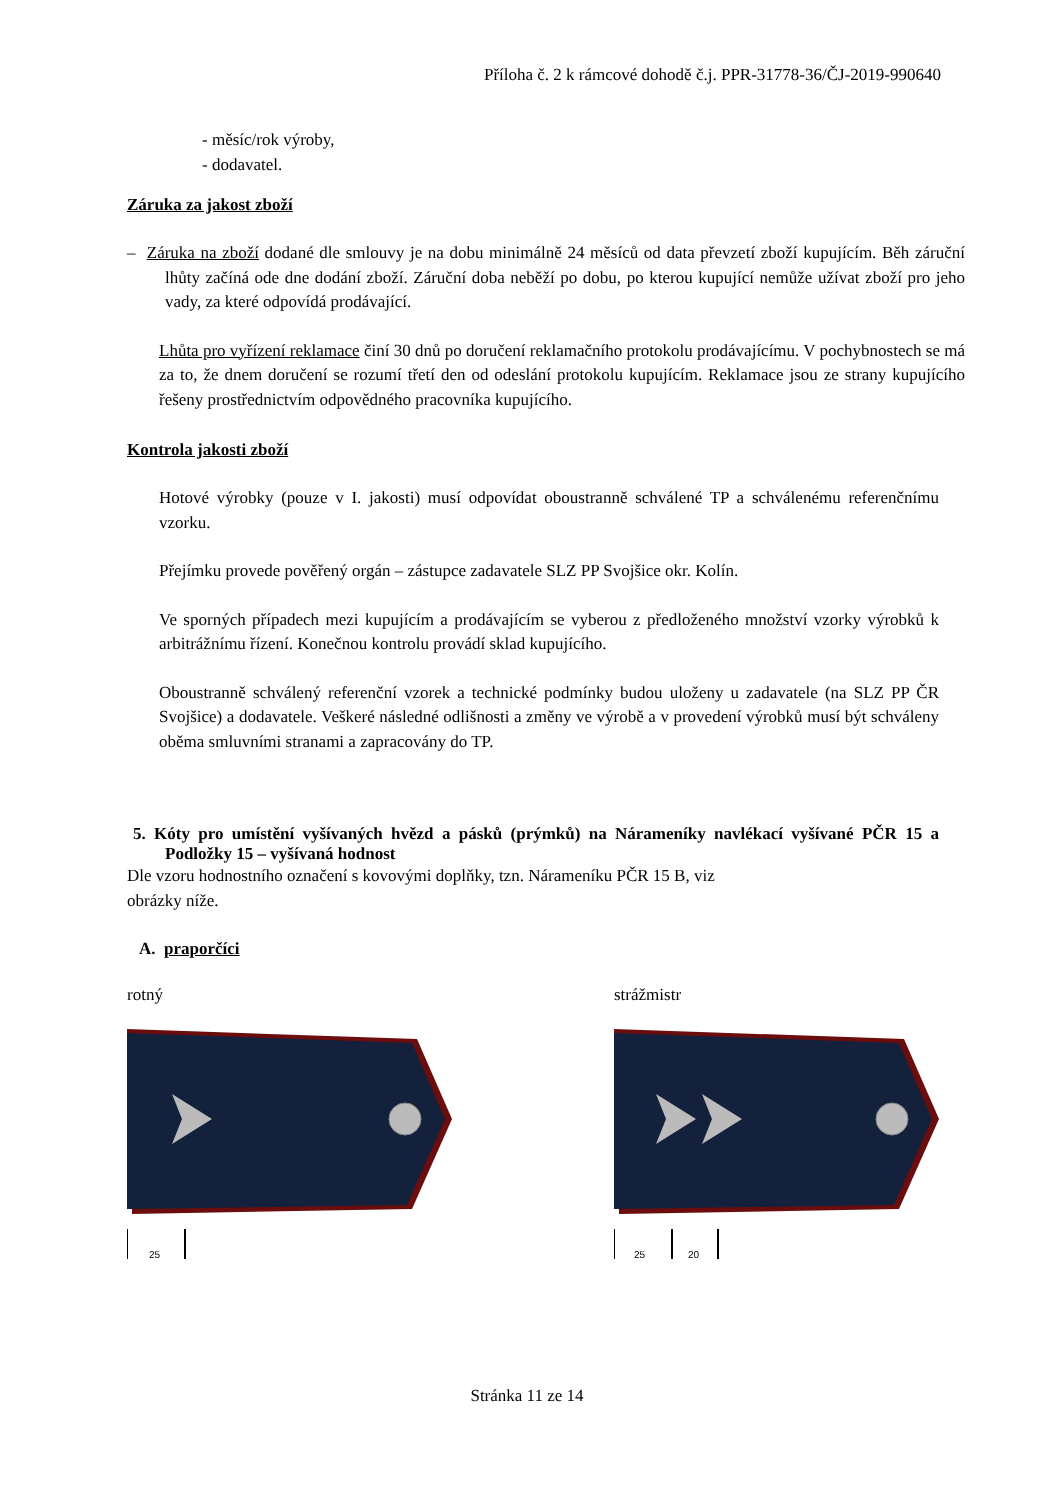Příloha č. 2 k rámcové dohodě č.j. PPR-31778-36/ČJ-2019-990640
- měsíc/rok výroby,
- dodavatel.
Záruka za jakost zboží
– Záruka na zboží dodané dle smlouvy je na dobu minimálně 24 měsíců od data převzetí zboží kupujícím. Běh záruční lhůty začíná ode dne dodání zboží. Záruční doba neběží po dobu, po kterou kupující nemůže užívat zboží pro jeho vady, za které odpovídá prodávající.
Lhůta pro vyřízení reklamace činí 30 dnů po doručení reklamačního protokolu prodávajícímu. V pochybnostech se má za to, že dnem doručení se rozumí třetí den od odeslání protokolu kupujícím. Reklamace jsou ze strany kupujícího řešeny prostřednictvím odpovědného pracovníka kupujícího.
Kontrola jakosti zboží
Hotové výrobky (pouze v I. jakosti) musí odpovídat oboustranně schválené TP a schválenému referenčnímu vzorku.
Přejímku provede pověřený orgán – zástupce zadavatele SLZ PP Svojšice okr. Kolín.
Ve sporných případech mezi kupujícím a prodávajícím se vyberou z předloženého množství vzorky výrobků k arbitrážnímu řízení. Konečnou kontrolu provádí sklad kupujícího.
Oboustranně schválený referenční vzorek a technické podmínky budou uloženy u zadavatele (na SLZ PP ČR Svojšice) a dodavatele. Veškeré následné odlišnosti a změny ve výrobě a v provedení výrobků musí být schváleny oběma smluvními stranami a zapracovány do TP.
5. Kóty pro umístění vyšívaných hvězd a pásků (prýmků) na Nárameníky navlékací vyšívané PČR 15 a Podložky 15 – vyšívaná hodnost
Dle vzoru hodnostního označení s kovovými doplňky, tzn. Nárameníku PČR 15 B, viz
obrázky níže.
A. praporčíci
rotný
25
strážmistr
25 20
Stránka 11 ze 14